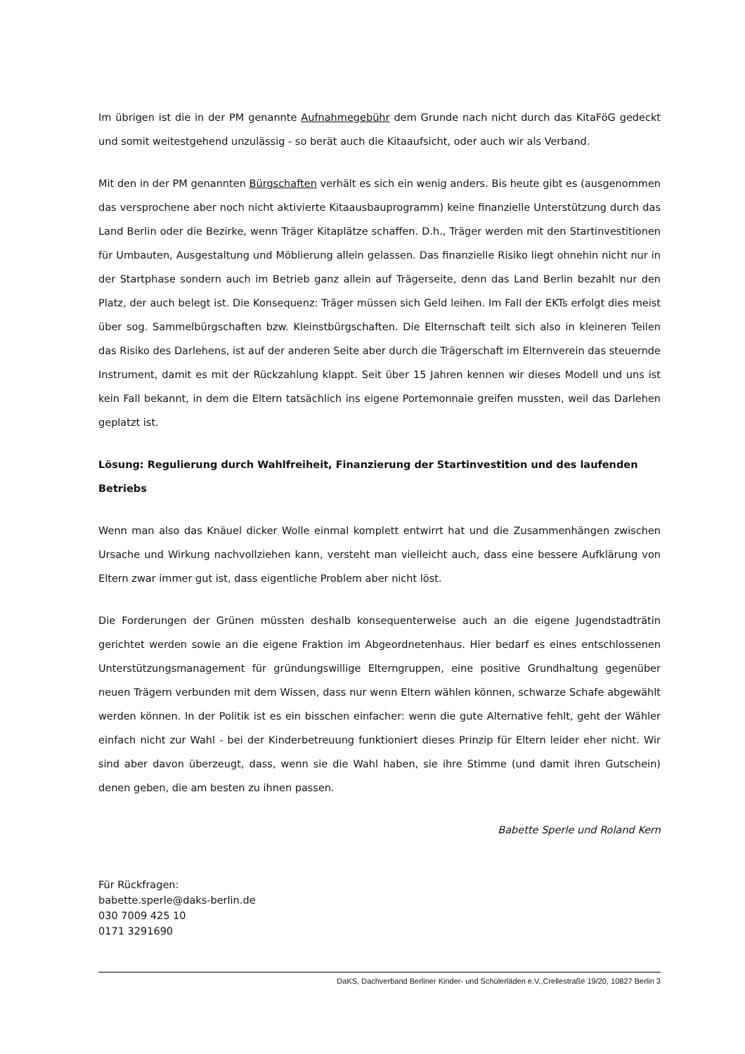Im übrigen ist die in der PM genannte Aufnahmegebühr dem Grunde nach nicht durch das KitaFöG gedeckt und somit weitestgehend unzulässig - so berät auch die Kitaaufsicht, oder auch wir als Verband.
Mit den in der PM genannten Bürgschaften verhält es sich ein wenig anders. Bis heute gibt es (ausgenommen das versprochene aber noch nicht aktivierte Kitaausbauprogramm) keine finanzielle Unterstützung durch das Land Berlin oder die Bezirke, wenn Träger Kitaplätze schaffen. D.h., Träger werden mit den Startinvestitionen für Umbauten, Ausgestaltung und Möblierung allein gelassen. Das finanzielle Risiko liegt ohnehin nicht nur in der Startphase sondern auch im Betrieb ganz allein auf Trägerseite, denn das Land Berlin bezahlt nur den Platz, der auch belegt ist. Die Konsequenz: Träger müssen sich Geld leihen. Im Fall der EKTs erfolgt dies meist über sog. Sammelbürgschaften bzw. Kleinstbürgschaften. Die Elternschaft teilt sich also in kleineren Teilen das Risiko des Darlehens, ist auf der anderen Seite aber durch die Trägerschaft im Elternverein das steuernde Instrument, damit es mit der Rückzahlung klappt. Seit über 15 Jahren kennen wir dieses Modell und uns ist kein Fall bekannt, in dem die Eltern tatsächlich ins eigene Portemonnaie greifen mussten, weil das Darlehen geplatzt ist.
Lösung: Regulierung durch Wahlfreiheit, Finanzierung der Startinvestition und des laufenden Betriebs
Wenn man also das Knäuel dicker Wolle einmal komplett entwirrt hat und die Zusammenhängen zwischen Ursache und Wirkung nachvollziehen kann, versteht man vielleicht auch, dass eine bessere Aufklärung von Eltern zwar immer gut ist, dass eigentliche Problem aber nicht löst.
Die Forderungen der Grünen müssten deshalb konsequenterweise auch an die eigene Jugendstadträtin gerichtet werden sowie an die eigene Fraktion im Abgeordnetenhaus. Hier bedarf es eines entschlossenen Unterstützungsmanagement für gründungswillige Elterngruppen, eine positive Grundhaltung gegenüber neuen Trägern verbunden mit dem Wissen, dass nur wenn Eltern wählen können, schwarze Schafe abgewählt werden können. In der Politik ist es ein bisschen einfacher: wenn die gute Alternative fehlt, geht der Wähler einfach nicht zur Wahl - bei der Kinderbetreuung funktioniert dieses Prinzip für Eltern leider eher nicht. Wir sind aber davon überzeugt, dass, wenn sie die Wahl haben, sie ihre Stimme (und damit ihren Gutschein) denen geben, die am besten zu ihnen passen.
Babette Sperle und Roland Kern
Für Rückfragen:
babette.sperle@daks-berlin.de
030 7009 425 10
0171 3291690
DaKS, Dachverband Berliner Kinder- und Schülerläden e.V.,Crellestraße 19/20, 10827 Berlin 3